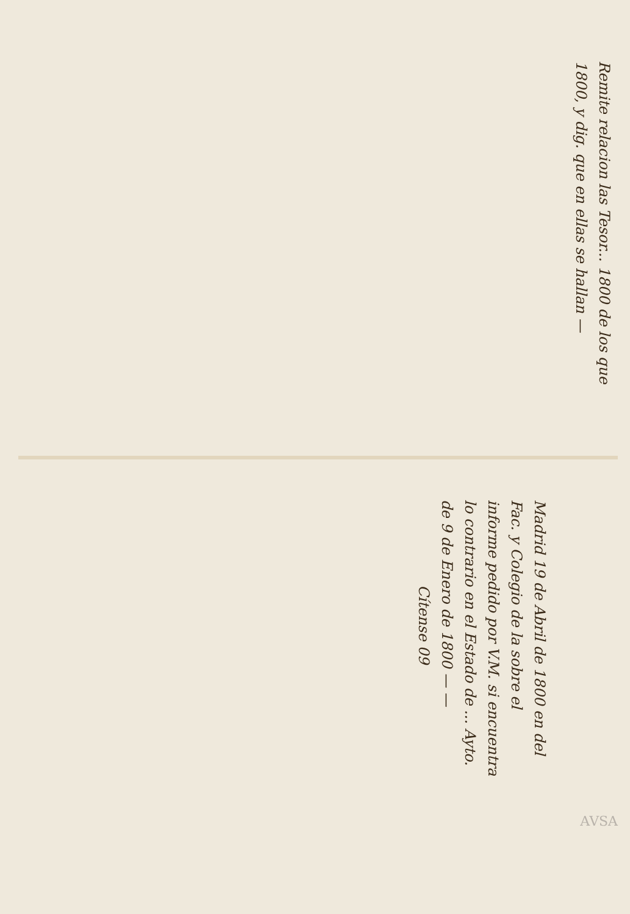Remite relacion las Tesor... 1800 de los que
1800, y dig. que en ellas se hallan —
Madrid 19 de Abril de 1800 en del
Fac. y Colegio de la sobre el
informe pedido por V.M. si encuentra
lo contrario en el Estado de ... Ayto.
de 9 de Enero de 1800 — —
Cítense 09
AVSA